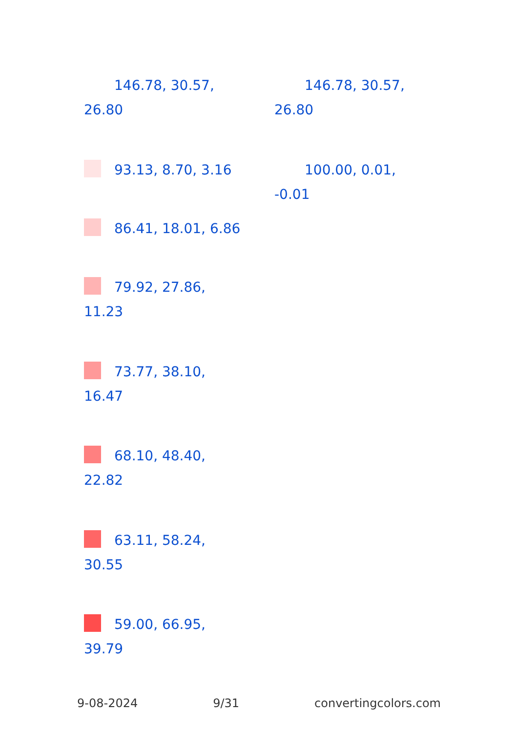146.78, 30.57, 26.80
93.13, 8.70, 3.16
86.41, 18.01, 6.86
79.92, 27.86, 11.23
73.77, 38.10, 16.47
68.10, 48.40, 22.82
63.11, 58.24, 30.55
59.00, 66.95, 39.79
146.78, 30.57, 26.80
100.00, 0.01, -0.01
9-08-2024 9/31 convertingcolors.com